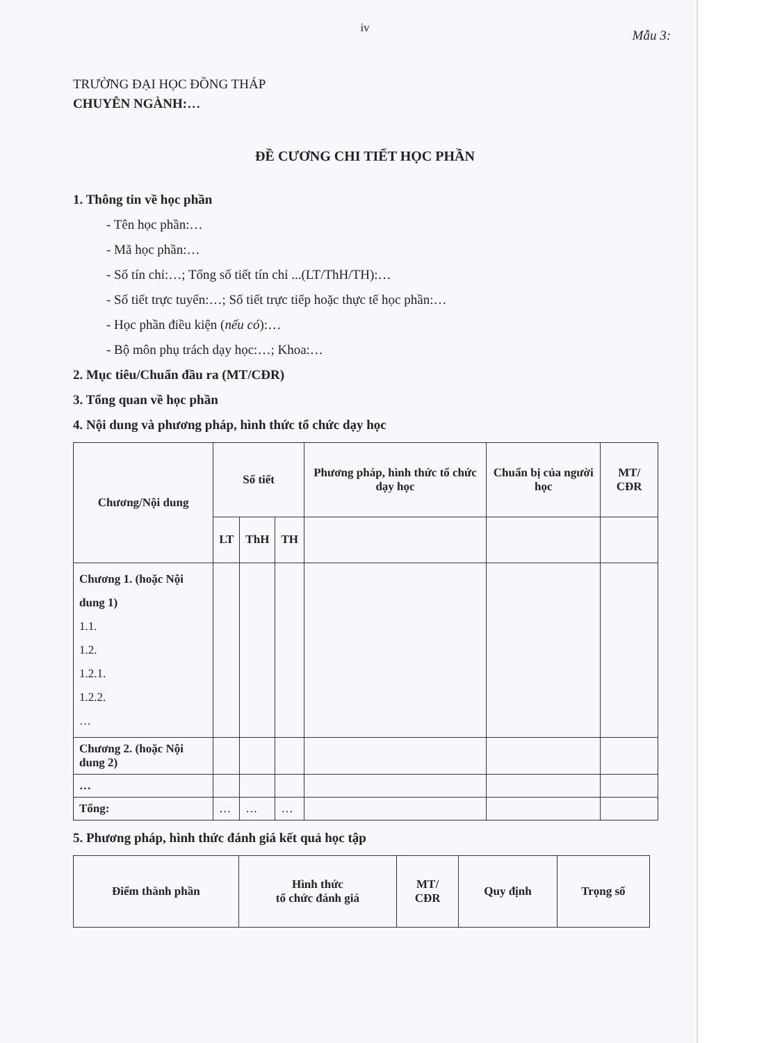iv
Mẫu 3:
TRƯỜNG ĐẠI HỌC ĐỒNG THÁP
CHUYÊN NGÀNH:…
ĐỀ CƯƠNG CHI TIẾT HỌC PHẦN
1. Thông tin về học phần
- Tên học phần:…
- Mã học phần:…
- Số tín chỉ:…; Tổng số tiết tín chỉ ...(LT/ThH/TH):…
- Số tiết trực tuyến:…; Số tiết trực tiếp hoặc thực tế học phần:…
- Học phần điều kiện (nếu có):…
- Bộ môn phụ trách dạy học:…; Khoa:…
2. Mục tiêu/Chuẩn đầu ra (MT/CĐR)
3. Tổng quan về học phần
4. Nội dung và phương pháp, hình thức tổ chức dạy học
| Chương/Nội dung | Số tiết | | | Phương pháp, hình thức tổ chức dạy học | Chuẩn bị của người học | MT/ CĐR |
| --- | --- | --- | --- | --- | --- | --- |
| | LT | ThH | TH | | | |
| Chương 1. (hoặc Nội dung 1) 1.1. 1.2. 1.2.1. 1.2.2. … | | | | | | |
| Chương 2. (hoặc Nội dung 2) | | | | | | |
| … | | | | | | |
| Tổng: | … | … | … | | | |
5. Phương pháp, hình thức đánh giá kết quả học tập
| Điểm thành phần | Hình thức tổ chức đánh giá | MT/ CĐR | Quy định | Trọng số |
| --- | --- | --- | --- | --- |